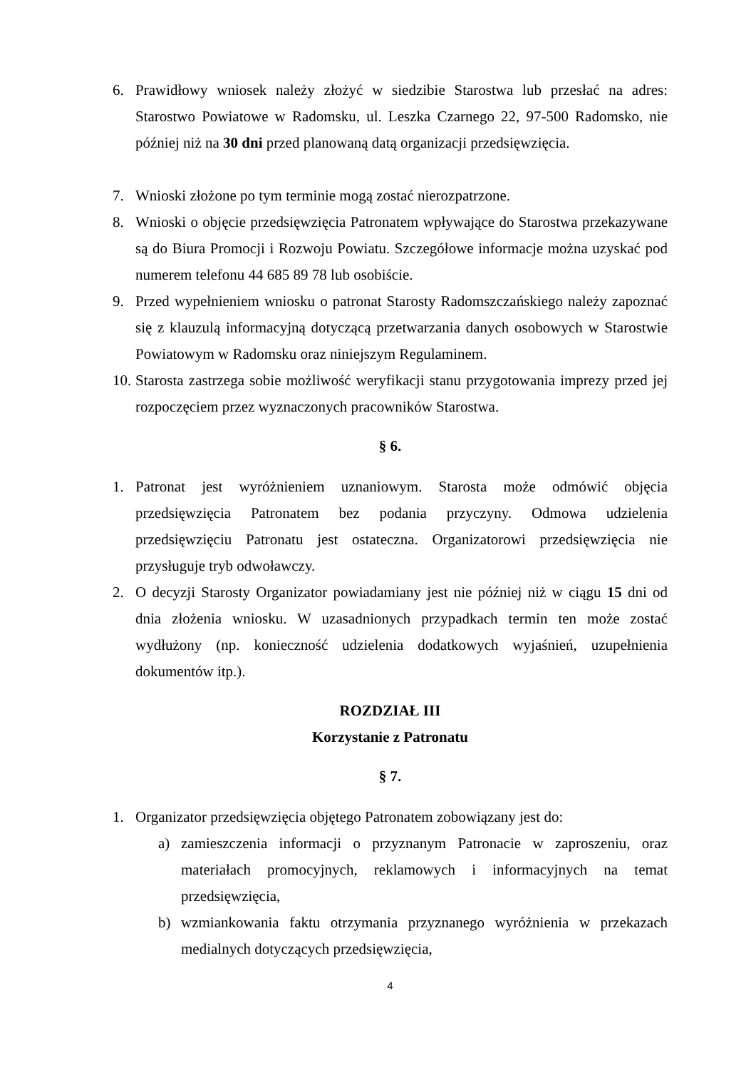6. Prawidłowy wniosek należy złożyć w siedzibie Starostwa lub przesłać na adres: Starostwo Powiatowe w Radomsku, ul. Leszka Czarnego 22, 97-500 Radomsko, nie później niż na 30 dni przed planowaną datą organizacji przedsięwzięcia.
7. Wnioski złożone po tym terminie mogą zostać nierozpatrzone.
8. Wnioski o objęcie przedsięwzięcia Patronatem wpływające do Starostwa przekazywane są do Biura Promocji i Rozwoju Powiatu. Szczegółowe informacje można uzyskać pod numerem telefonu 44 685 89 78 lub osobiście.
9. Przed wypełnieniem wniosku o patronat Starosty Radomszczańskiego należy zapoznać się z klauzulą informacyjną dotyczącą przetwarzania danych osobowych w Starostwie Powiatowym w Radomsku oraz niniejszym Regulaminem.
10. Starosta zastrzega sobie możliwość weryfikacji stanu przygotowania imprezy przed jej rozpoczęciem przez wyznaczonych pracowników Starostwa.
§ 6.
1. Patronat jest wyróżnieniem uznaniowym. Starosta może odmówić objęcia przedsięwzięcia Patronatem bez podania przyczyny. Odmowa udzielenia przedsięwzięciu Patronatu jest ostateczna. Organizatorowi przedsięwzięcia nie przysługuje tryb odwoławczy.
2. O decyzji Starosty Organizator powiadamiany jest nie później niż w ciągu 15 dni od dnia złożenia wniosku. W uzasadnionych przypadkach termin ten może zostać wydłużony (np. konieczność udzielenia dodatkowych wyjaśnień, uzupełnienia dokumentów itp.).
ROZDZIAŁ III
Korzystanie z Patronatu
§ 7.
1. Organizator przedsięwzięcia objętego Patronatem zobowiązany jest do:
a) zamieszczenia informacji o przyznanym Patronacie w zaproszeniu, oraz materiałach promocyjnych, reklamowych i informacyjnych na temat przedsięwzięcia,
b) wzmiankowania faktu otrzymania przyznanego wyróżnienia w przekazach medialnych dotyczących przedsięwzięcia,
4